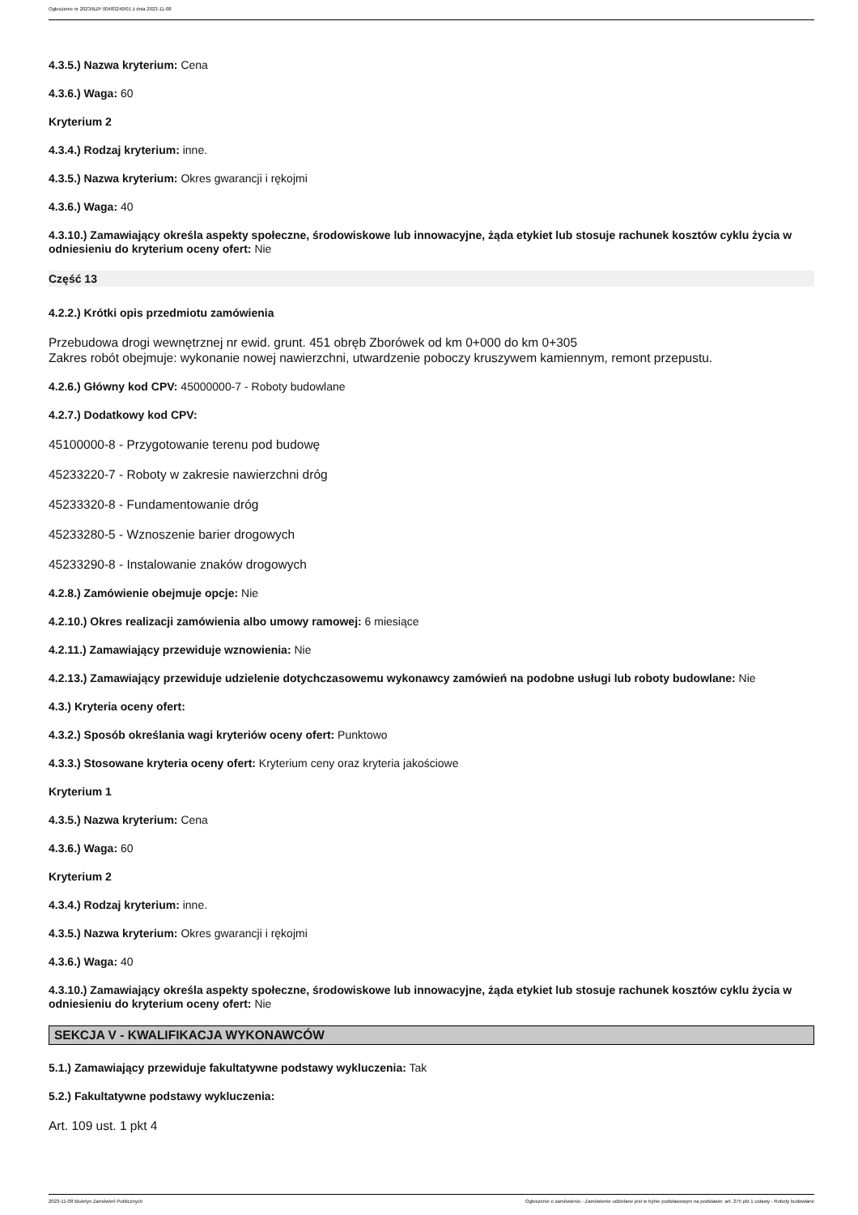Ogłoszenie nr 2023/BZP 00483240/01 z dnia 2023-11-08
4.3.5.) Nazwa kryterium: Cena
4.3.6.) Waga: 60
Kryterium 2
4.3.4.) Rodzaj kryterium: inne.
4.3.5.) Nazwa kryterium: Okres gwarancji i rękojmi
4.3.6.) Waga: 40
4.3.10.) Zamawiający określa aspekty społeczne, środowiskowe lub innowacyjne, żąda etykiet lub stosuje rachunek kosztów cyklu życia w odniesieniu do kryterium oceny ofert: Nie
Część 13
4.2.2.) Krótki opis przedmiotu zamówienia
Przebudowa drogi wewnętrznej nr ewid. grunt. 451 obręb Zborówek od km 0+000 do km 0+305
Zakres robót obejmuje: wykonanie nowej nawierzchni, utwardzenie poboczy kruszywem kamiennym, remont przepustu.
4.2.6.) Główny kod CPV: 45000000-7 - Roboty budowlane
4.2.7.) Dodatkowy kod CPV:
45100000-8 - Przygotowanie terenu pod budowę
45233220-7 - Roboty w zakresie nawierzchni dróg
45233320-8 - Fundamentowanie dróg
45233280-5 - Wznoszenie barier drogowych
45233290-8 - Instalowanie znaków drogowych
4.2.8.) Zamówienie obejmuje opcje: Nie
4.2.10.) Okres realizacji zamówienia albo umowy ramowej: 6 miesiące
4.2.11.) Zamawiający przewiduje wznowienia: Nie
4.2.13.) Zamawiający przewiduje udzielenie dotychczasowemu wykonawcy zamówień na podobne usługi lub roboty budowlane: Nie
4.3.) Kryteria oceny ofert:
4.3.2.) Sposób określania wagi kryteriów oceny ofert: Punktowo
4.3.3.) Stosowane kryteria oceny ofert: Kryterium ceny oraz kryteria jakościowe
Kryterium 1
4.3.5.) Nazwa kryterium: Cena
4.3.6.) Waga: 60
Kryterium 2
4.3.4.) Rodzaj kryterium: inne.
4.3.5.) Nazwa kryterium: Okres gwarancji i rękojmi
4.3.6.) Waga: 40
4.3.10.) Zamawiający określa aspekty społeczne, środowiskowe lub innowacyjne, żąda etykiet lub stosuje rachunek kosztów cyklu życia w odniesieniu do kryterium oceny ofert: Nie
SEKCJA V - KWALIFIKACJA WYKONAWCÓW
5.1.) Zamawiający przewiduje fakultatywne podstawy wykluczenia: Tak
5.2.) Fakultatywne podstawy wykluczenia:
Art. 109 ust. 1 pkt 4
2023-11-08 Biuletyn Zamówień Publicznych Ogłoszenie o zamówieniu - Zamówienie udzielane jest w trybie podstawowym na podstawie: art. 275 pkt 1 ustawy - Roboty budowlane